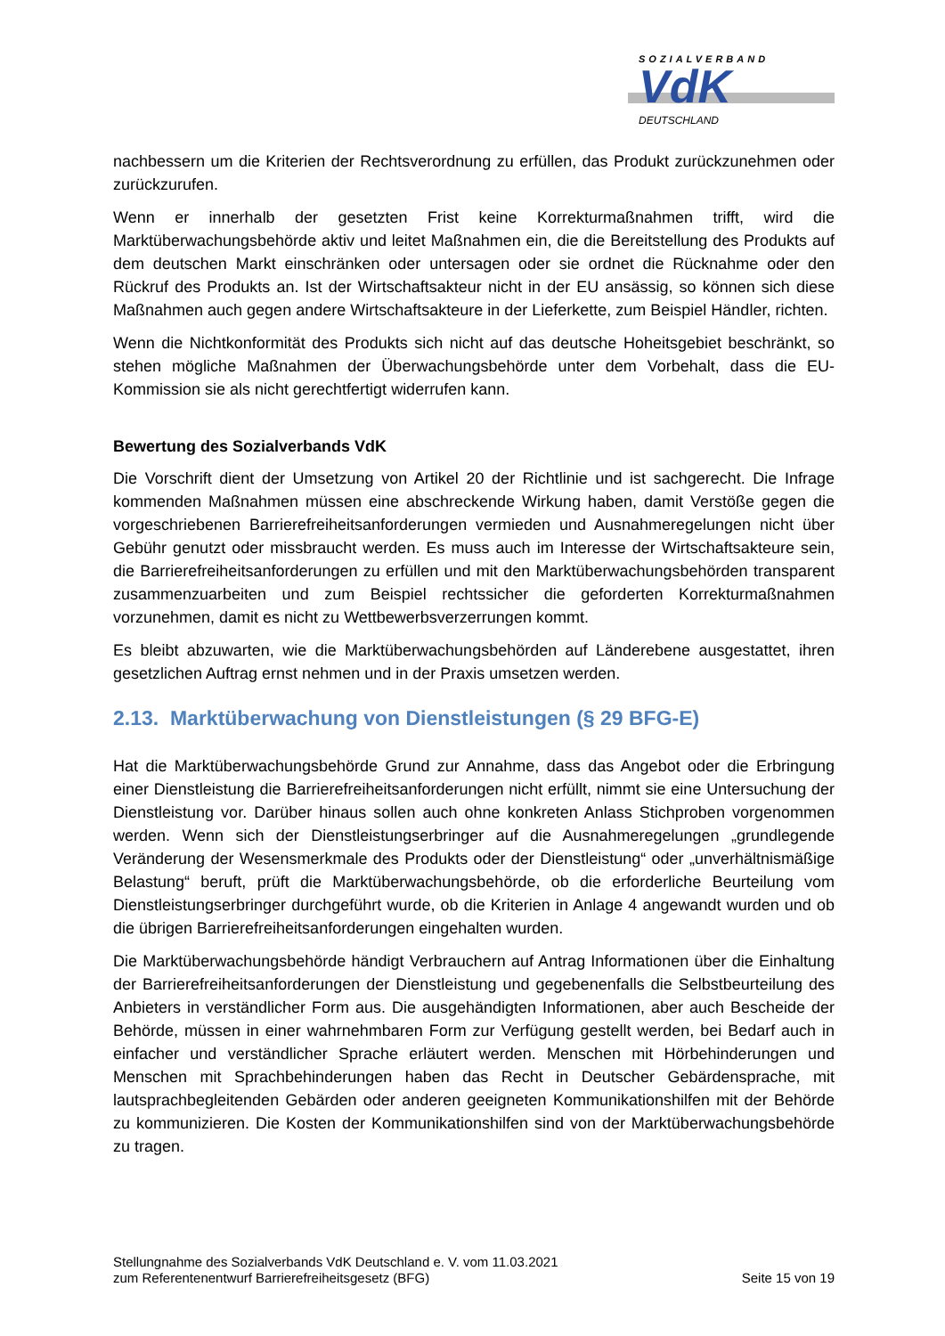SOZIALVERBAND
VdK
DEUTSCHLAND
nachbessern um die Kriterien der Rechtsverordnung zu erfüllen, das Produkt zurückzunehmen oder zurückzurufen.
Wenn er innerhalb der gesetzten Frist keine Korrekturmaßnahmen trifft, wird die Marktüberwachungsbehörde aktiv und leitet Maßnahmen ein, die die Bereitstellung des Produkts auf dem deutschen Markt einschränken oder untersagen oder sie ordnet die Rücknahme oder den Rückruf des Produkts an. Ist der Wirtschaftsakteur nicht in der EU ansässig, so können sich diese Maßnahmen auch gegen andere Wirtschaftsakteure in der Lieferkette, zum Beispiel Händler, richten.
Wenn die Nichtkonformität des Produkts sich nicht auf das deutsche Hoheitsgebiet beschränkt, so stehen mögliche Maßnahmen der Überwachungsbehörde unter dem Vorbehalt, dass die EU-Kommission sie als nicht gerechtfertigt widerrufen kann.
Bewertung des Sozialverbands VdK
Die Vorschrift dient der Umsetzung von Artikel 20 der Richtlinie und ist sachgerecht. Die Infrage kommenden Maßnahmen müssen eine abschreckende Wirkung haben, damit Verstöße gegen die vorgeschriebenen Barrierefreiheitsanforderungen vermieden und Ausnahmeregelungen nicht über Gebühr genutzt oder missbraucht werden. Es muss auch im Interesse der Wirtschaftsakteure sein, die Barrierefreiheitsanforderungen zu erfüllen und mit den Marktüberwachungsbehörden transparent zusammenzuarbeiten und zum Beispiel rechtssicher die geforderten Korrekturmaßnahmen vorzunehmen, damit es nicht zu Wettbewerbsverzerrungen kommt.
Es bleibt abzuwarten, wie die Marktüberwachungsbehörden auf Länderebene ausgestattet, ihren gesetzlichen Auftrag ernst nehmen und in der Praxis umsetzen werden.
2.13. Marktüberwachung von Dienstleistungen (§ 29 BFG-E)
Hat die Marktüberwachungsbehörde Grund zur Annahme, dass das Angebot oder die Erbringung einer Dienstleistung die Barrierefreiheitsanforderungen nicht erfüllt, nimmt sie eine Untersuchung der Dienstleistung vor. Darüber hinaus sollen auch ohne konkreten Anlass Stichproben vorgenommen werden. Wenn sich der Dienstleistungserbringer auf die Ausnahmeregelungen „grundlegende Veränderung der Wesensmerkmale des Produkts oder der Dienstleistung“ oder „unverhältnismäßige Belastung“ beruft, prüft die Marktüberwachungsbehörde, ob die erforderliche Beurteilung vom Dienstleistungserbringer durchgeführt wurde, ob die Kriterien in Anlage 4 angewandt wurden und ob die übrigen Barrierefreiheitsanforderungen eingehalten wurden.
Die Marktüberwachungsbehörde händigt Verbrauchern auf Antrag Informationen über die Einhaltung der Barrierefreiheitsanforderungen der Dienstleistung und gegebenenfalls die Selbstbeurteilung des Anbieters in verständlicher Form aus. Die ausgehändigten Informationen, aber auch Bescheide der Behörde, müssen in einer wahrnehmbaren Form zur Verfügung gestellt werden, bei Bedarf auch in einfacher und verständlicher Sprache erläutert werden. Menschen mit Hörbehinderungen und Menschen mit Sprachbehinderungen haben das Recht in Deutscher Gebärdensprache, mit lautsprachbegleitenden Gebärden oder anderen geeigneten Kommunikationshilfen mit der Behörde zu kommunizieren. Die Kosten der Kommunikationshilfen sind von der Marktüberwachungsbehörde zu tragen.
Stellungnahme des Sozialverbands VdK Deutschland e. V. vom 11.03.2021
zum Referentenentwurf Barrierefreiheitsgesetz (BFG)
Seite 15 von 19